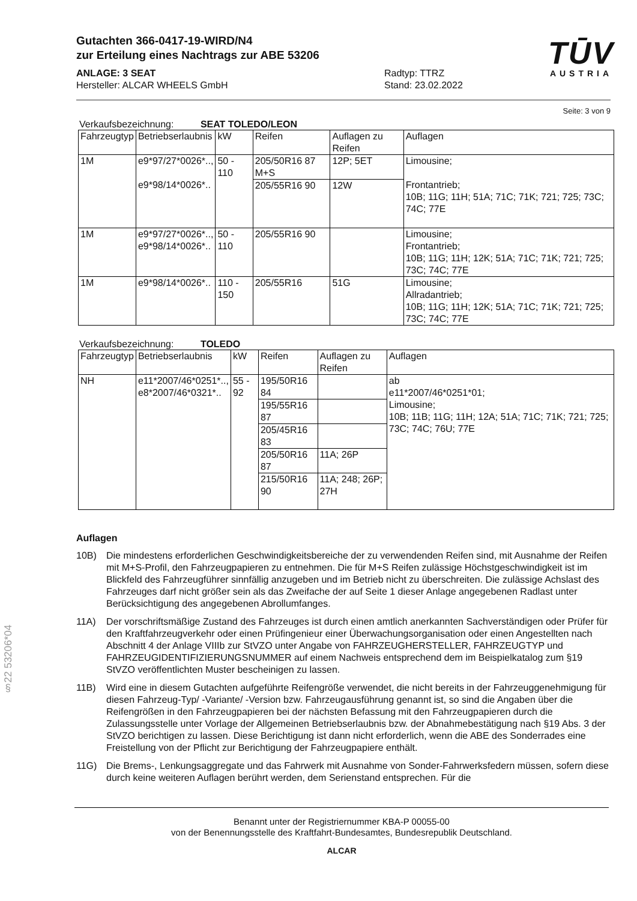Gutachten 366-0417-19-WIRD/N4
zur Erteilung eines Nachtrags zur ABE 53206
TŪV
AUSTRIA
ANLAGE: 3 SEAT
Hersteller: ALCAR WHEELS GmbH
Radtyp: TTRZ
Stand: 23.02.2022
Seite: 3 von 9
Verkaufsbezeichnung: SEAT TOLEDO/LEON
| Fahrzeugtyp | Betriebserlaubnis | kW | Reifen | Auflagen zu Reifen | Auflagen |
| --- | --- | --- | --- | --- | --- |
| 1M | e9*97/27*0026*.., e9*98/14*0026*.. | 50 - 110 | 205/50R16 87 M+S | 12P; 5ET | Limousine; Frontantrieb; 10B; 11G; 11H; 51A; 71C; 71K; 721; 725; 73C; 74C; 77E |
| | | | 205/55R16 90 | 12W | |
| 1M | e9*97/27*0026*.., e9*98/14*0026*.. | 50 - 110 | 205/55R16 90 | | Limousine; Frontantrieb; 10B; 11G; 11H; 12K; 51A; 71C; 71K; 721; 725; 73C; 74C; 77E |
| 1M | e9*98/14*0026*.. | 110 - 150 | 205/55R16 | 51G | Limousine; Allradantrieb; 10B; 11G; 11H; 12K; 51A; 71C; 71K; 721; 725; 73C; 74C; 77E |
Verkaufsbezeichnung: TOLEDO
| Fahrzeugtyp | Betriebserlaubnis | kW | Reifen | Auflagen zu Reifen | Auflagen |
| --- | --- | --- | --- | --- | --- |
| NH | e11*2007/46*0251*.., e8*2007/46*0321*.. | 55 - 92 | 195/50R16 84 | | ab e11*2007/46*0251*01; Limousine; 10B; 11B; 11G; 11H; 12A; 51A; 71C; 71K; 721; 725; 73C; 74C; 76U; 77E |
| | | | 195/55R16 87 | | |
| | | | 205/45R16 83 | | |
| | | | 205/50R16 87 | 11A; 26P | |
| | | | 215/50R16 90 | 11A; 248; 26P; 27H | |
Auflagen
10B) Die mindestens erforderlichen Geschwindigkeitsbereiche der zu verwendenden Reifen sind, mit Ausnahme der Reifen mit M+S-Profil, den Fahrzeugpapieren zu entnehmen. Die für M+S Reifen zulässige Höchstgeschwindigkeit ist im Blickfeld des Fahrzeugführer sinnfällig anzugeben und im Betrieb nicht zu überschreiten. Die zulässige Achslast des Fahrzeuges darf nicht größer sein als das Zweifache der auf Seite 1 dieser Anlage angegebenen Radlast unter Berücksichtigung des angegebenen Abrollumfanges.
11A) Der vorschriftsmäßige Zustand des Fahrzeuges ist durch einen amtlich anerkannten Sachverständigen oder Prüfer für den Kraftfahrzeugverkehr oder einen Prüfingenieur einer Überwachungsorganisation oder einen Angestellten nach Abschnitt 4 der Anlage VIIIb zur StVZO unter Angabe von FAHRZEUGHERSTELLER, FAHRZEUGTYP und FAHRZEUGIDENTIFIZIERUNGSNUMMER auf einem Nachweis entsprechend dem im Beispielkatalog zum §19 StVZO veröffentlichten Muster bescheinigen zu lassen.
11B) Wird eine in diesem Gutachten aufgeführte Reifengröße verwendet, die nicht bereits in der Fahrzeuggenehmigung für diesen Fahrzeug-Typ/ -Variante/ -Version bzw. Fahrzeugausführung genannt ist, so sind die Angaben über die Reifengrößen in den Fahrzeugpapieren bei der nächsten Befassung mit den Fahrzeugpapieren durch die Zulassungsstelle unter Vorlage der Allgemeinen Betriebserlaubnis bzw. der Abnahmebestätigung nach §19 Abs. 3 der StVZO berichtigen zu lassen. Diese Berichtigung ist dann nicht erforderlich, wenn die ABE des Sonderrades eine Freistellung von der Pflicht zur Berichtigung der Fahrzeugpapiere enthält.
11G) Die Brems-, Lenkungsaggregate und das Fahrwerk mit Ausnahme von Sonder-Fahrwerksfedern müssen, sofern diese durch keine weiteren Auflagen berührt werden, dem Serienstand entsprechen. Für die
Benannt unter der Registriernummer KBA-P 00055-00
von der Benennungsstelle des Kraftfahrt-Bundesamtes, Bundesrepublik Deutschland.
ALCAR
§22 53206*04